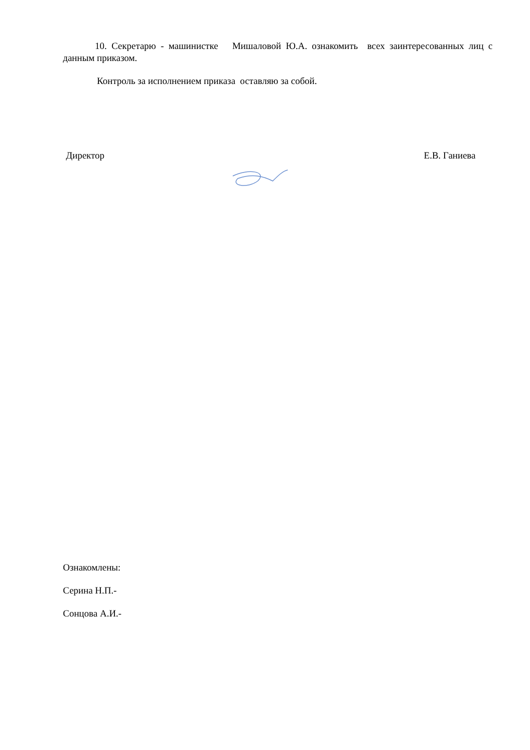10. Секретарю - машинистке Мишаловой Ю.А. ознакомить всех заинтересованных лиц с данным приказом.
Контроль за исполнением приказа оставляю за собой.
Директор Е.В. Ганиева
Ознакомлены:
Серина Н.П.-
Сонцова А.И.-